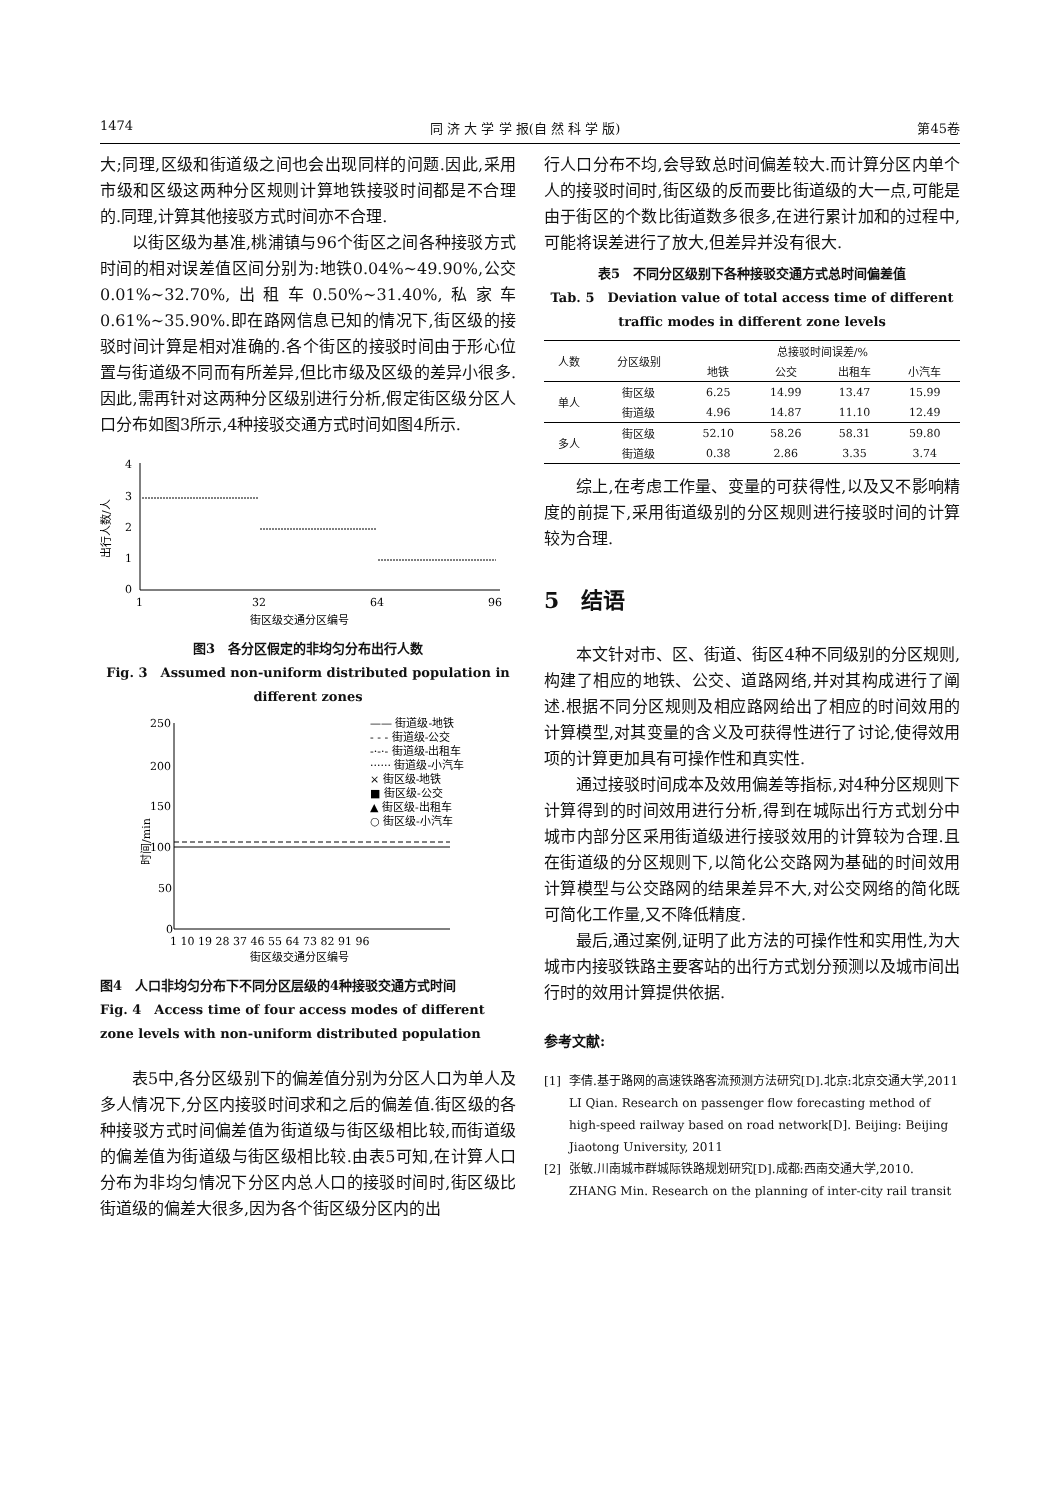1474 同 济 大 学 学 报(自 然 科 学 版) 第45卷
大;同理,区级和街道级之间也会出现同样的问题.因此,采用市级和区级这两种分区规则计算地铁接驳时间都是不合理的.同理,计算其他接驳方式时间亦不合理.
以街区级为基准,桃浦镇与96个街区之间各种接驳方式时间的相对误差值区间分别为:地铁0.04%~49.90%,公交0.01%~32.70%,出租车0.50%~31.40%,私家车0.61%~35.90%.即在路网信息已知的情况下,街区级的接驳时间计算是相对准确的.各个街区的接驳时间由于形心位置与街道级不同而有所差异,但比市级及区级的差异小很多.因此,需再针对这两种分区级别进行分析,假定街区级分区人口分布如图3所示,4种接驳交通方式时间如图4所示.
4
3
2
1
0
1
32
64
96
出行人数/人
街区级交通分区编号
图3　各分区假定的非均匀分布出行人数
Fig. 3　Assumed non-uniform distributed population in different zones
250
200
150
100
50
0
—— 街道级-地铁
- - - 街道级-公交
-·-·- 街道级-出租车
······ 街道级-小汽车
× 街区级-地铁
■ 街区级-公交
▲ 街区级-出租车
○ 街区级-小汽车
1 10 19 28 37 46 55 64 73 82 91 96
时间/min
街区级交通分区编号
图4　人口非均匀分布下不同分区层级的4种接驳交通方式时间
Fig. 4　Access time of four access modes of different zone levels with non-uniform distributed population
表5中,各分区级别下的偏差值分别为分区人口为单人及多人情况下,分区内接驳时间求和之后的偏差值.街区级的各种接驳方式时间偏差值为街道级与街区级相比较,而街道级的偏差值为街道级与街区级相比较.由表5可知,在计算人口分布为非均匀情况下分区内总人口的接驳时间时,街区级比街道级的偏差大很多,因为各个街区级分区内的出
行人口分布不均,会导致总时间偏差较大.而计算分区内单个人的接驳时间时,街区级的反而要比街道级的大一点,可能是由于街区的个数比街道数多很多,在进行累计加和的过程中,可能将误差进行了放大,但差异并没有很大.
表5　不同分区级别下各种接驳交通方式总时间偏差值
Tab. 5　Deviation value of total access time of different traffic modes in different zone levels
| 人数 | 分区级别 | 总接驳时间误差/% | | | |
| --- | --- | --- | --- | --- | --- |
| | | 地铁 | 公交 | 出租车 | 小汽车 |
| 单人 | 街区级 | 6.25 | 14.99 | 13.47 | 15.99 |
| | 街道级 | 4.96 | 14.87 | 11.10 | 12.49 |
| 多人 | 街区级 | 52.10 | 58.26 | 58.31 | 59.80 |
| | 街道级 | 0.38 | 2.86 | 3.35 | 3.74 |
综上,在考虑工作量、变量的可获得性,以及又不影响精度的前提下,采用街道级别的分区规则进行接驳时间的计算较为合理.
5　结语
本文针对市、区、街道、街区4种不同级别的分区规则,构建了相应的地铁、公交、道路网络,并对其构成进行了阐述.根据不同分区规则及相应路网给出了相应的时间效用的计算模型,对其变量的含义及可获得性进行了讨论,使得效用项的计算更加具有可操作性和真实性.
通过接驳时间成本及效用偏差等指标,对4种分区规则下计算得到的时间效用进行分析,得到在城际出行方式划分中城市内部分区采用街道级进行接驳效用的计算较为合理.且在街道级的分区规则下,以简化公交路网为基础的时间效用计算模型与公交路网的结果差异不大,对公交网络的简化既可简化工作量,又不降低精度.
最后,通过案例,证明了此方法的可操作性和实用性,为大城市内接驳铁路主要客站的出行方式划分预测以及城市间出行时的效用计算提供依据.
参考文献:
[1] 李倩.基于路网的高速铁路客流预测方法研究[D].北京:北京交通大学,2011
LI Qian. Research on passenger flow forecasting method of high-speed railway based on road network[D]. Beijing: Beijing Jiaotong University, 2011
[2] 张敏.川南城市群城际铁路规划研究[D].成都:西南交通大学,2010.
ZHANG Min. Research on the planning of inter-city rail transit